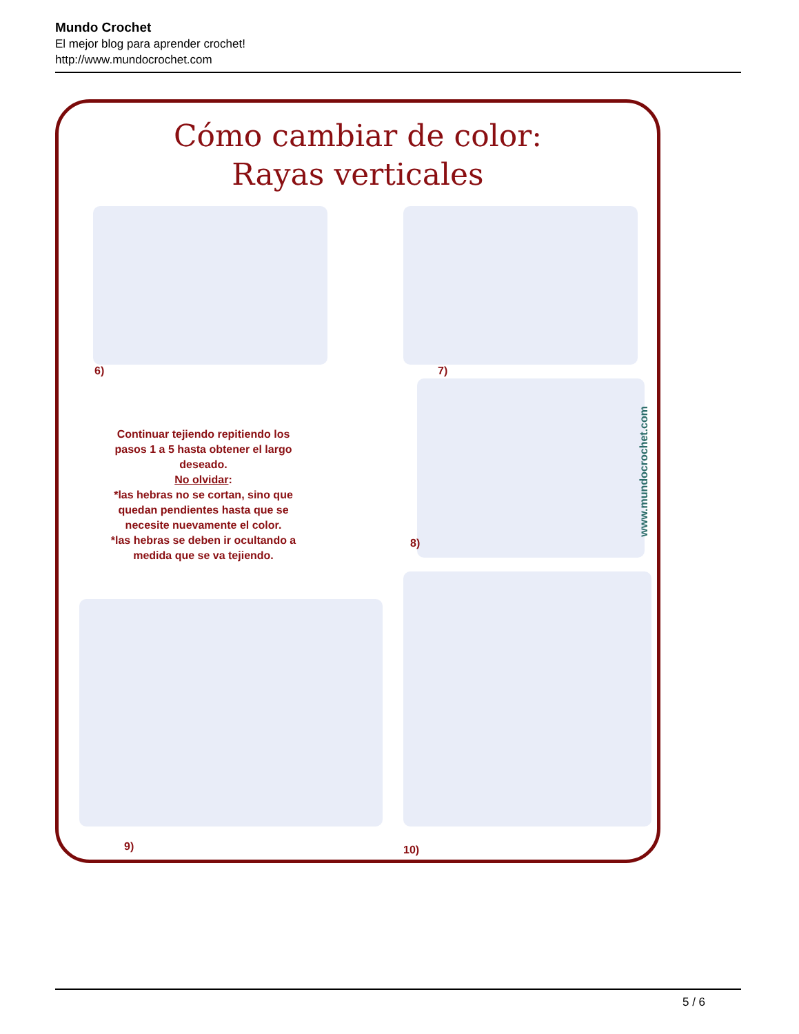Mundo Crochet
El mejor blog para aprender crochet!
http://www.mundocrochet.com
Cómo cambiar de color:
Rayas verticales
6) 7)
8)
9) 10)
Continuar tejiendo repitiendo los pasos 1 a 5 hasta obtener el largo deseado.
No olvidar:
*las hebras no se cortan, sino que quedan pendientes hasta que se necesite nuevamente el color.
*las hebras se deben ir ocultando a medida que se va tejiendo.
www.mundocrochet.com
5 / 6